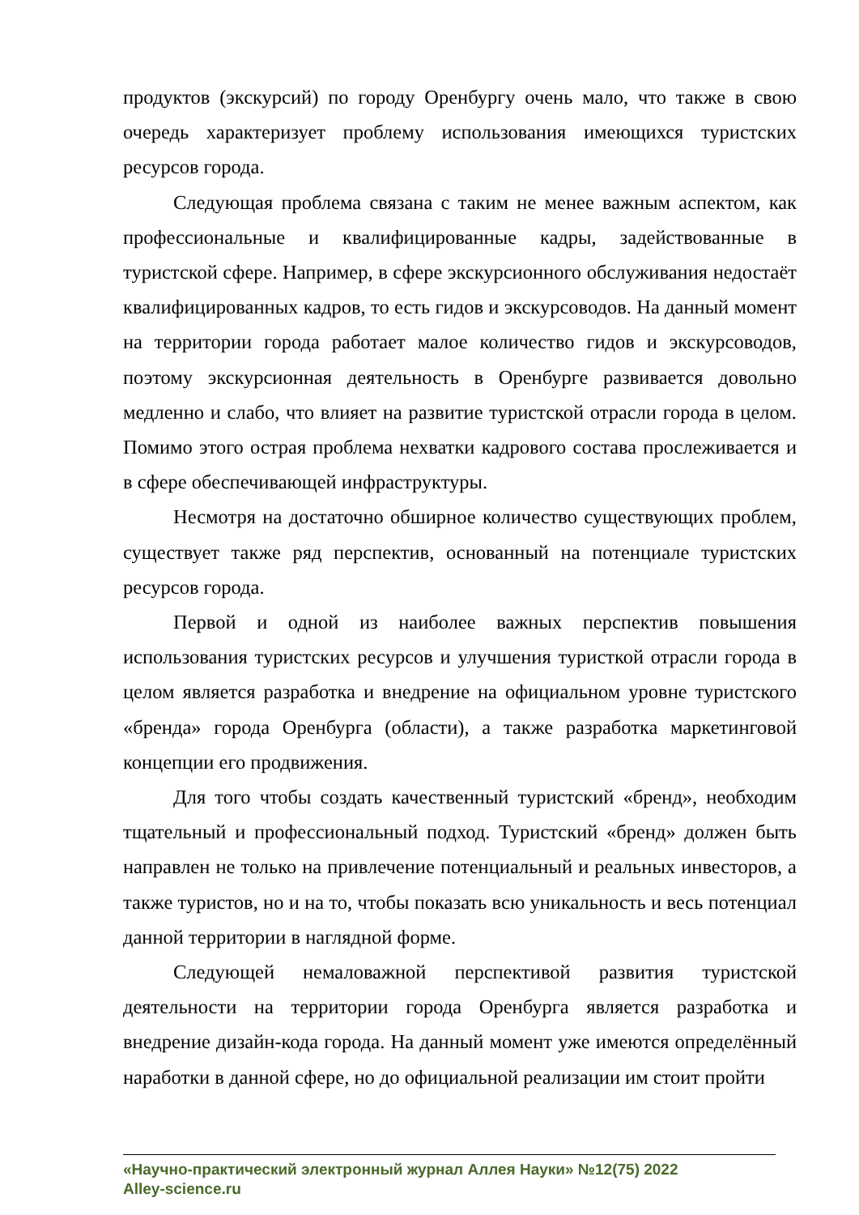продуктов (экскурсий) по городу Оренбургу очень мало, что также в свою очередь характеризует проблему использования имеющихся туристских ресурсов города.
Следующая проблема связана с таким не менее важным аспектом, как профессиональные и квалифицированные кадры, задействованные в туристской сфере. Например, в сфере экскурсионного обслуживания недостаёт квалифицированных кадров, то есть гидов и экскурсоводов. На данный момент на территории города работает малое количество гидов и экскурсоводов, поэтому экскурсионная деятельность в Оренбурге развивается довольно медленно и слабо, что влияет на развитие туристской отрасли города в целом. Помимо этого острая проблема нехватки кадрового состава прослеживается и в сфере обеспечивающей инфраструктуры.
Несмотря на достаточно обширное количество существующих проблем, существует также ряд перспектив, основанный на потенциале туристских ресурсов города.
Первой и одной из наиболее важных перспектив повышения использования туристских ресурсов и улучшения туристкой отрасли города в целом является разработка и внедрение на официальном уровне туристского «бренда» города Оренбурга (области), а также разработка маркетинговой концепции его продвижения.
Для того чтобы создать качественный туристский «бренд», необходим тщательный и профессиональный подход. Туристский «бренд» должен быть направлен не только на привлечение потенциальный и реальных инвесторов, а также туристов, но и на то, чтобы показать всю уникальность и весь потенциал данной территории в наглядной форме.
Следующей немаловажной перспективой развития туристской деятельности на территории города Оренбурга является разработка и внедрение дизайн-кода города. На данный момент уже имеются определённый наработки в данной сфере, но до официальной реализации им стоит пройти
«Научно-практический электронный журнал Аллея Науки» №12(75) 2022
Alley-science.ru